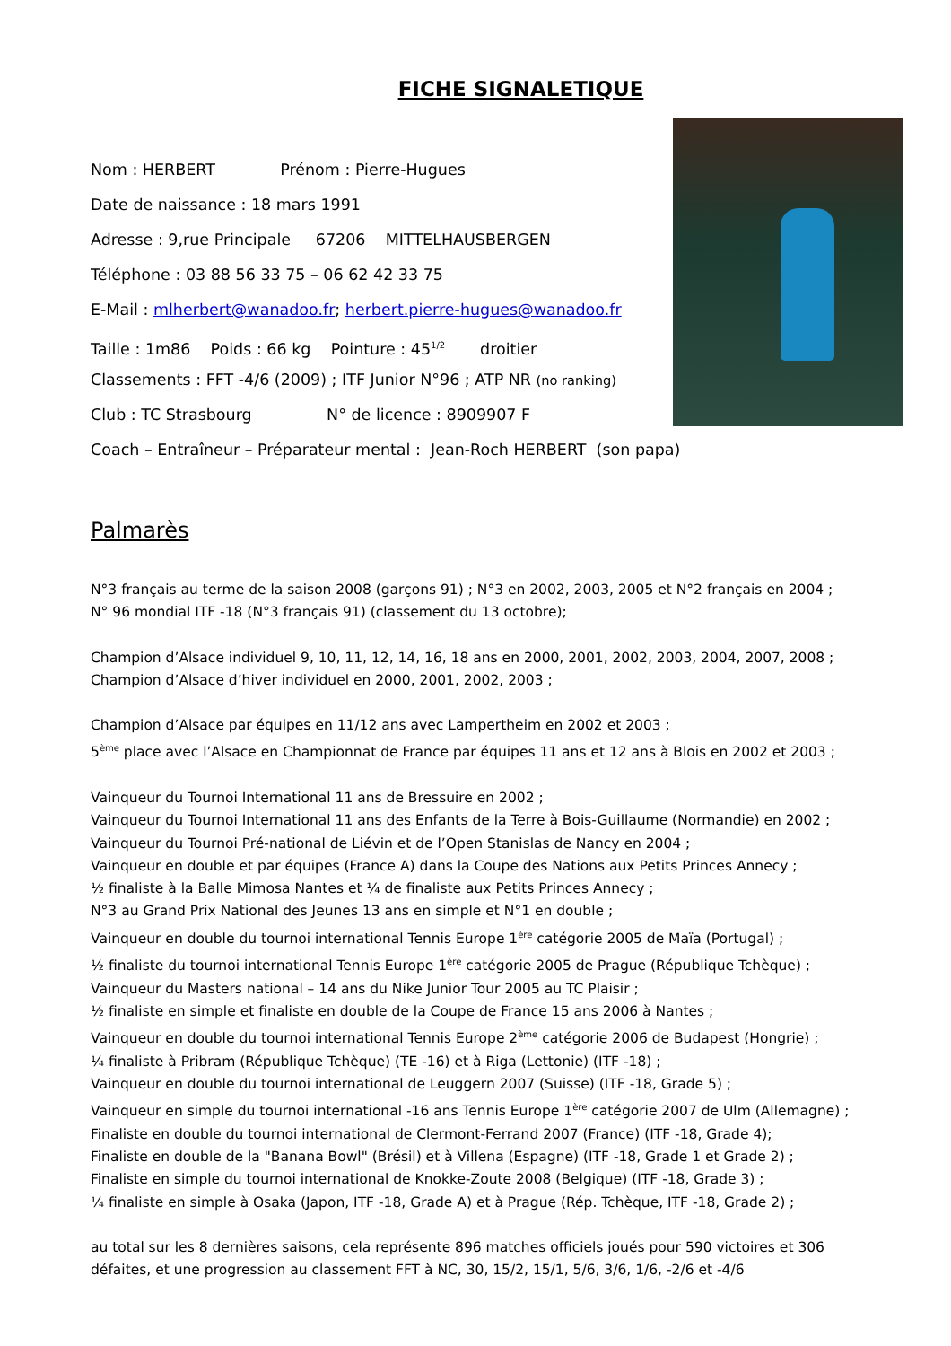FICHE SIGNALETIQUE
Nom : HERBERT Prénom : Pierre-Hugues
Date de naissance : 18 mars 1991
Adresse : 9,rue Principale 67206 MITTELHAUSBERGEN
Téléphone : 03 88 56 33 75 – 06 62 42 33 75
E-Mail : mlherbert@wanadoo.fr; herbert.pierre-hugues@wanadoo.fr
Taille : 1m86 Poids : 66 kg Pointure : 45<sup>1/2</sup> droitier
Classements : FFT -4/6 (2009) ; ITF Junior N°96 ; ATP NR (no ranking)
Club : TC Strasbourg N° de licence : 8909907 F
Coach – Entraîneur – Préparateur mental : Jean-Roch HERBERT (son papa)
Palmarès
N°3 français au terme de la saison 2008 (garçons 91) ; N°3 en 2002, 2003, 2005 et N°2 français en 2004 ;
N° 96 mondial ITF -18 (N°3 français 91) (classement du 13 octobre);
Champion d’Alsace individuel 9, 10, 11, 12, 14, 16, 18 ans en 2000, 2001, 2002, 2003, 2004, 2007, 2008 ;
Champion d’Alsace d’hiver individuel en 2000, 2001, 2002, 2003 ;
Champion d’Alsace par équipes en 11/12 ans avec Lampertheim en 2002 et 2003 ;
5<sup>ème</sup> place avec l’Alsace en Championnat de France par équipes 11 ans et 12 ans à Blois en 2002 et 2003 ;
Vainqueur du Tournoi International 11 ans de Bressuire en 2002 ;
Vainqueur du Tournoi International 11 ans des Enfants de la Terre à Bois-Guillaume (Normandie) en 2002 ;
Vainqueur du Tournoi Pré-national de Liévin et de l’Open Stanislas de Nancy en 2004 ;
Vainqueur en double et par équipes (France A) dans la Coupe des Nations aux Petits Princes Annecy ;
½ finaliste à la Balle Mimosa Nantes et ¼ de finaliste aux Petits Princes Annecy ;
N°3 au Grand Prix National des Jeunes 13 ans en simple et N°1 en double ;
Vainqueur en double du tournoi international Tennis Europe 1<sup>ère</sup> catégorie 2005 de Maïa (Portugal) ;
½ finaliste du tournoi international Tennis Europe 1<sup>ère</sup> catégorie 2005 de Prague (République Tchèque) ;
Vainqueur du Masters national – 14 ans du Nike Junior Tour 2005 au TC Plaisir ;
½ finaliste en simple et finaliste en double de la Coupe de France 15 ans 2006 à Nantes ;
Vainqueur en double du tournoi international Tennis Europe 2<sup>ème</sup> catégorie 2006 de Budapest (Hongrie) ;
¼ finaliste à Pribram (République Tchèque) (TE -16) et à Riga (Lettonie) (ITF -18) ;
Vainqueur en double du tournoi international de Leuggern 2007 (Suisse) (ITF -18, Grade 5) ;
Vainqueur en simple du tournoi international -16 ans Tennis Europe 1<sup>ère</sup> catégorie 2007 de Ulm (Allemagne) ;
Finaliste en double du tournoi international de Clermont-Ferrand 2007 (France) (ITF -18, Grade 4);
Finaliste en double de la "Banana Bowl" (Brésil) et à Villena (Espagne) (ITF -18, Grade 1 et Grade 2) ;
Finaliste en simple du tournoi international de Knokke-Zoute 2008 (Belgique) (ITF -18, Grade 3) ;
¼ finaliste en simple à Osaka (Japon, ITF -18, Grade A) et à Prague (Rép. Tchèque, ITF -18, Grade 2) ;
au total sur les 8 dernières saisons, cela représente 896 matches officiels joués pour 590 victoires et 306
défaites, et une progression au classement FFT à NC, 30, 15/2, 15/1, 5/6, 3/6, 1/6, -2/6 et -4/6